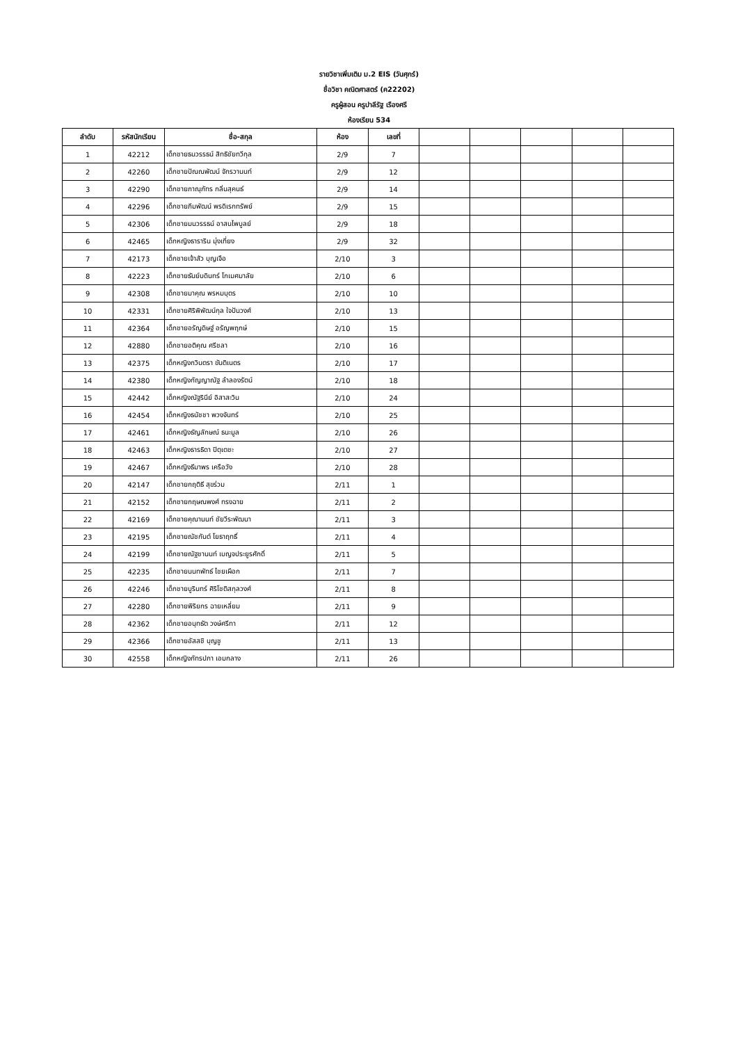รายวิชาเพิ่มเติม ม.2 EIS (วันศุกร์)
ชื่อวิชา คณิตศาสตร์ (ค22202)
ครูผู้สอน ครูปาลีรัฐ เรืองศรี
ห้องเรียน 534
| ลำดับ | รหัสนักเรียน | ชื่อ-สกุล | ห้อง | เลขที่ | | | | | |
| --- | --- | --- | --- | --- | --- | --- | --- | --- | --- |
| 1 | 42212 | เด็กชายธนวรรธน์ สิทธิชัยทวีกุล | 2/9 | 7 | | | | | |
| 2 | 42260 | เด็กชายปัณณพัฒน์ จักรวานนท์ | 2/9 | 12 | | | | | |
| 3 | 42290 | เด็กชายภาณุภัทร กลิ่นสุคนธ์ | 2/9 | 14 | | | | | |
| 4 | 42296 | เด็กชายภีมพัฒน์ พรดิเรกทรัพย์ | 2/9 | 15 | | | | | |
| 5 | 42306 | เด็กชายมนวรรธน์ อาสนไพบูลย์ | 2/9 | 18 | | | | | |
| 6 | 42465 | เด็กหญิงธาราริน มุ่งเที่ยง | 2/9 | 32 | | | | | |
| 7 | 42173 | เด็กชายเจ้าสัว บุญเจือ | 2/10 | 3 | | | | | |
| 8 | 42223 | เด็กชายธันย์บดินทร์ โกเมศมาลัย | 2/10 | 6 | | | | | |
| 9 | 42308 | เด็กชายมาคุณ พรหมบุตร | 2/10 | 10 | | | | | |
| 10 | 42331 | เด็กชายศิริพิพัฒน์กุล ใจปันวงศ์ | 2/10 | 13 | | | | | |
| 11 | 42364 | เด็กชายอรัญดิษฐ์ อรัญพฤกษ์ | 2/10 | 15 | | | | | |
| 12 | 42880 | เด็กชายอติคุณ ศรีชลา | 2/10 | 16 | | | | | |
| 13 | 42375 | เด็กหญิงกวินตรา ขันติเนตร | 2/10 | 17 | | | | | |
| 14 | 42380 | เด็กหญิงกัญญาณัฐ ลำลองรัตน์ | 2/10 | 18 | | | | | |
| 15 | 42442 | เด็กหญิงณัฐรินีย์ อิสาสะวิน | 2/10 | 24 | | | | | |
| 16 | 42454 | เด็กหญิงธนัชชา พวงจันทร์ | 2/10 | 25 | | | | | |
| 17 | 42461 | เด็กหญิงธัญลักษณ์ ธนะมูล | 2/10 | 26 | | | | | |
| 18 | 42463 | เด็กหญิงธารธิดา ปิตุเตชะ | 2/10 | 27 | | | | | |
| 19 | 42467 | เด็กหญิงธีมาพร เครือวัง | 2/10 | 28 | | | | | |
| 20 | 42147 | เด็กชายกฤติธี สุขร่วม | 2/11 | 1 | | | | | |
| 21 | 42152 | เด็กชายกฤษณพงศ์ ทรงฉาย | 2/11 | 2 | | | | | |
| 22 | 42169 | เด็กชายคุณานนท์ ชัยวีระพัฒนา | 2/11 | 3 | | | | | |
| 23 | 42195 | เด็กชายณัชกันต์ โยธาฤทธิ์ | 2/11 | 4 | | | | | |
| 24 | 42199 | เด็กชายณัฐชานนท์ เบญจประยูรศักดิ์ | 2/11 | 5 | | | | | |
| 25 | 42235 | เด็กชายนนทพัทธ์ ไชยเผือก | 2/11 | 7 | | | | | |
| 26 | 42246 | เด็กชายบูรินทร์ ศิริโชติสกุลวงศ์ | 2/11 | 8 | | | | | |
| 27 | 42280 | เด็กชายพิริยกร ฉายเหลี่ยม | 2/11 | 9 | | | | | |
| 28 | 42362 | เด็กชายอนุทธัต วงษ์ศรีทา | 2/11 | 12 | | | | | |
| 29 | 42366 | เด็กชายอัสสชิ บุญชู | 2/11 | 13 | | | | | |
| 30 | 42558 | เด็กหญิงภัทรปภา เอมกลาง | 2/11 | 26 | | | | | |